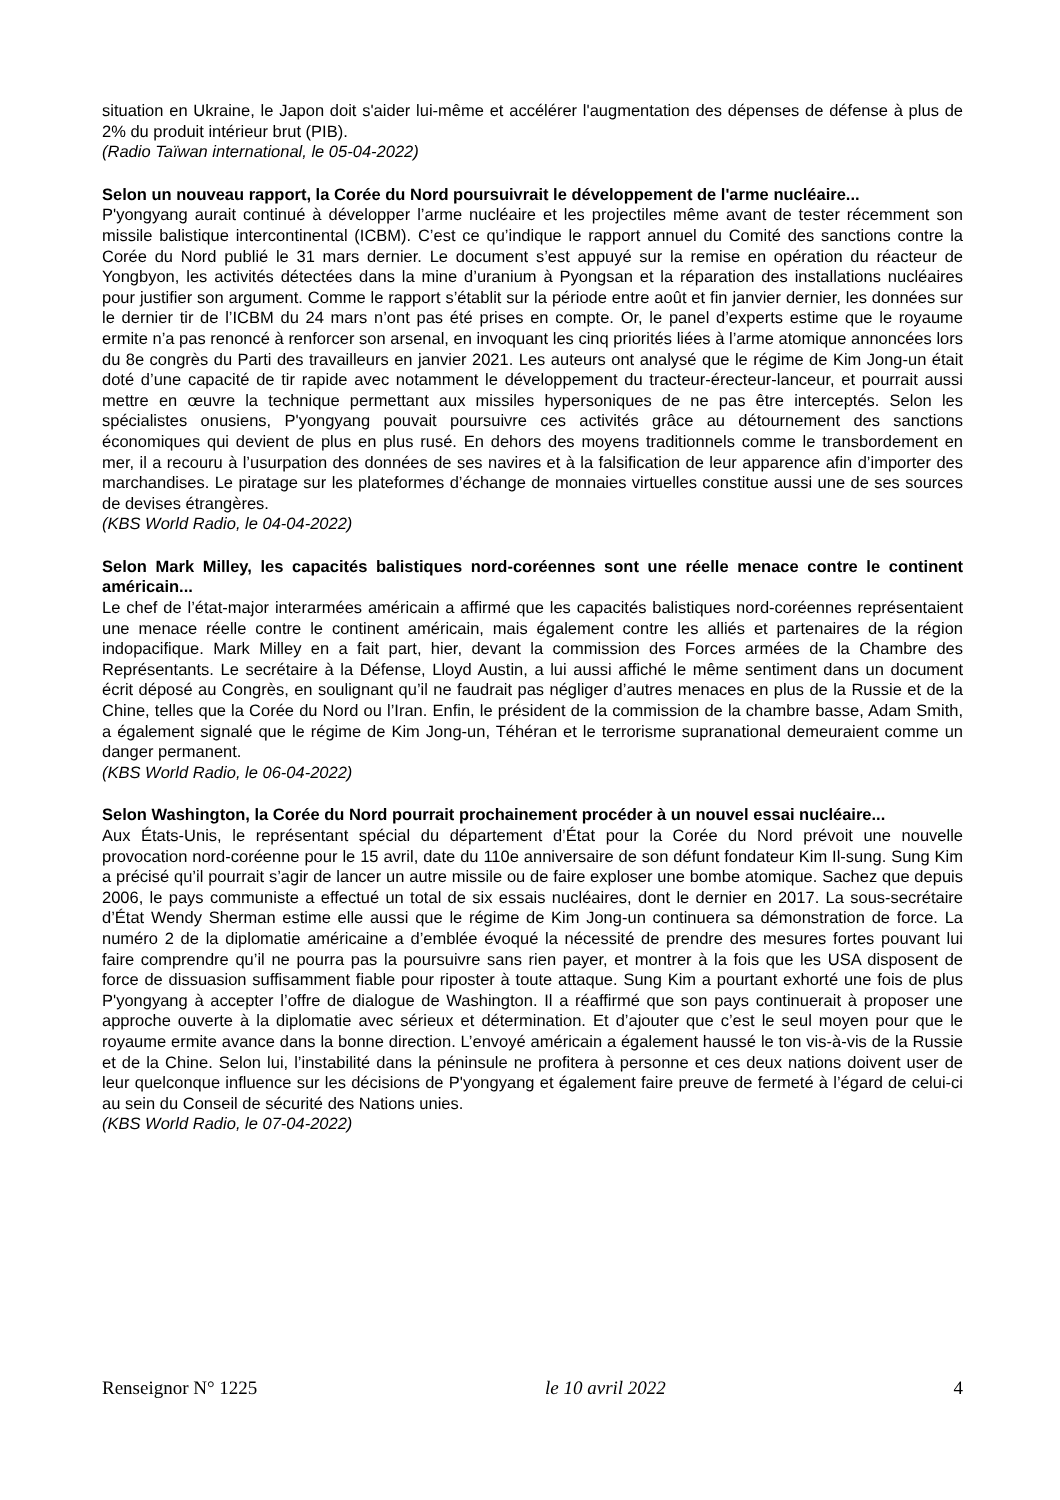situation en Ukraine, le Japon doit s'aider lui-même et accélérer l'augmentation des dépenses de défense à plus de 2% du produit intérieur brut (PIB).
(Radio Taïwan international, le 05-04-2022)
Selon un nouveau rapport, la Corée du Nord poursuivrait le développement de l'arme nucléaire...
P'yongyang aurait continué à développer l’arme nucléaire et les projectiles même avant de tester récemment son missile balistique intercontinental (ICBM). C’est ce qu’indique le rapport annuel du Comité des sanctions contre la Corée du Nord publié le 31 mars dernier. Le document s’est appuyé sur la remise en opération du réacteur de Yongbyon, les activités détectées dans la mine d’uranium à Pyongsan et la réparation des installations nucléaires pour justifier son argument. Comme le rapport s’établit sur la période entre août et fin janvier dernier, les données sur le dernier tir de l’ICBM du 24 mars n’ont pas été prises en compte. Or, le panel d’experts estime que le royaume ermite n’a pas renoncé à renforcer son arsenal, en invoquant les cinq priorités liées à l’arme atomique annoncées lors du 8e congrès du Parti des travailleurs en janvier 2021. Les auteurs ont analysé que le régime de Kim Jong-un était doté d’une capacité de tir rapide avec notamment le développement du tracteur-érecteur-lanceur, et pourrait aussi mettre en œuvre la technique permettant aux missiles hypersoniques de ne pas être interceptés. Selon les spécialistes onusiens, P'yongyang pouvait poursuivre ces activités grâce au détournement des sanctions économiques qui devient de plus en plus rusé. En dehors des moyens traditionnels comme le transbordement en mer, il a recouru à l’usurpation des données de ses navires et à la falsification de leur apparence afin d’importer des marchandises. Le piratage sur les plateformes d’échange de monnaies virtuelles constitue aussi une de ses sources de devises étrangères.
(KBS World Radio, le 04-04-2022)
Selon Mark Milley, les capacités balistiques nord-coréennes sont une réelle menace contre le continent américain...
Le chef de l’état-major interarmées américain a affirmé que les capacités balistiques nord-coréennes représentaient une menace réelle contre le continent américain, mais également contre les alliés et partenaires de la région indopacifique. Mark Milley en a fait part, hier, devant la commission des Forces armées de la Chambre des Représentants. Le secrétaire à la Défense, Lloyd Austin, a lui aussi affiché le même sentiment dans un document écrit déposé au Congrès, en soulignant qu’il ne faudrait pas négliger d’autres menaces en plus de la Russie et de la Chine, telles que la Corée du Nord ou l’Iran. Enfin, le président de la commission de la chambre basse, Adam Smith, a également signalé que le régime de Kim Jong-un, Téhéran et le terrorisme supranational demeuraient comme un danger permanent.
(KBS World Radio, le 06-04-2022)
Selon Washington, la Corée du Nord pourrait prochainement procéder à un nouvel essai nucléaire...
Aux États-Unis, le représentant spécial du département d’État pour la Corée du Nord prévoit une nouvelle provocation nord-coréenne pour le 15 avril, date du 110e anniversaire de son défunt fondateur Kim Il-sung. Sung Kim a précisé qu’il pourrait s’agir de lancer un autre missile ou de faire exploser une bombe atomique. Sachez que depuis 2006, le pays communiste a effectué un total de six essais nucléaires, dont le dernier en 2017. La sous-secrétaire d’État Wendy Sherman estime elle aussi que le régime de Kim Jong-un continuera sa démonstration de force. La numéro 2 de la diplomatie américaine a d’emblée évoqué la nécessité de prendre des mesures fortes pouvant lui faire comprendre qu’il ne pourra pas la poursuivre sans rien payer, et montrer à la fois que les USA disposent de force de dissuasion suffisamment fiable pour riposter à toute attaque. Sung Kim a pourtant exhorté une fois de plus P'yongyang à accepter l’offre de dialogue de Washington. Il a réaffirmé que son pays continuerait à proposer une approche ouverte à la diplomatie avec sérieux et détermination. Et d’ajouter que c’est le seul moyen pour que le royaume ermite avance dans la bonne direction. L’envoyé américain a également haussé le ton vis-à-vis de la Russie et de la Chine. Selon lui, l’instabilité dans la péninsule ne profitera à personne et ces deux nations doivent user de leur quelconque influence sur les décisions de P'yongyang et également faire preuve de fermeté à l’égard de celui-ci au sein du Conseil de sécurité des Nations unies.
(KBS World Radio, le 07-04-2022)
Renseignor N° 1225 le 10 avril 2022 4